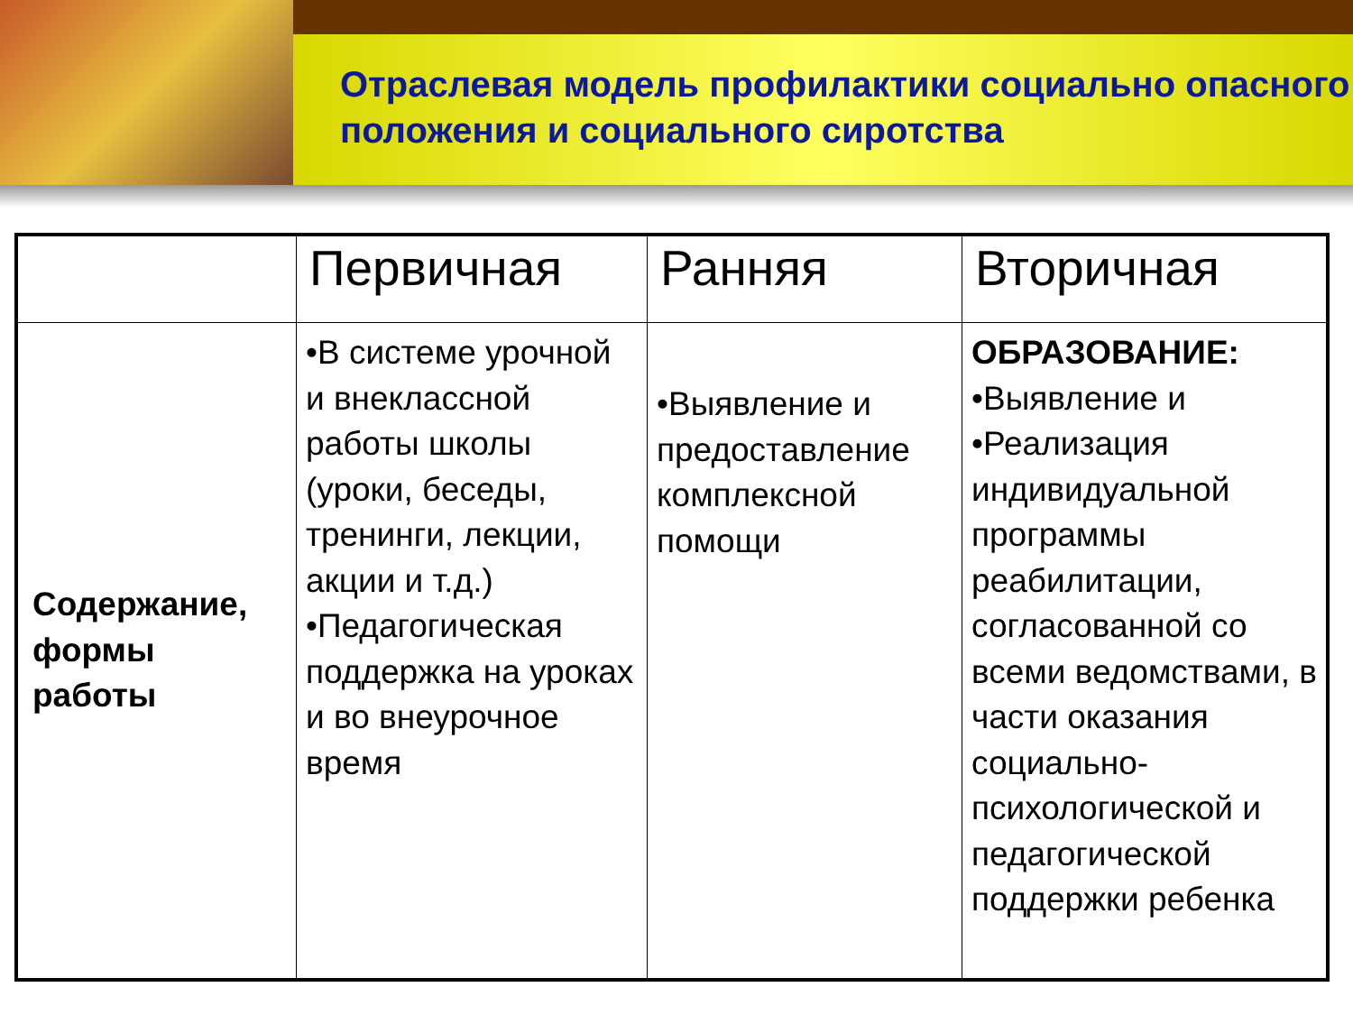Отраслевая модель профилактики социально опасного положения и социального сиротства
| | Первичная | Ранняя | Вторичная |
| --- | --- | --- | --- |
| Содержание, формы работы | •В системе урочной и внеклассной работы школы (уроки, беседы, тренинги, лекции, акции и т.д.) •Педагогическая поддержка на уроках и во внеурочное время | •Выявление и предоставление комплексной помощи | ОБРАЗОВАНИЕ: •Выявление и •Реализация индивидуальной программы реабилитации, согласованной со всеми ведомствами, в части оказания социально-психологической и педагогической поддержки ребенка |